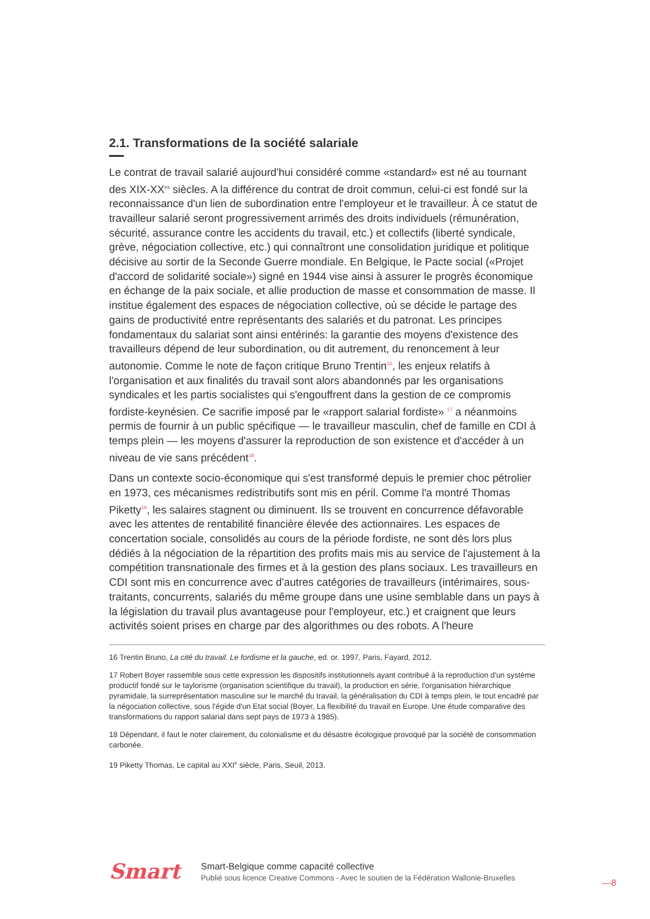2.1. Transformations de la société salariale
Le contrat de travail salarié aujourd'hui considéré comme «standard» est né au tournant des XIX-XX<sup>es</sup> siècles. A la différence du contrat de droit commun, celui-ci est fondé sur la reconnaissance d'un lien de subordination entre l'employeur et le travailleur. À ce statut de travailleur salarié seront progressivement arrimés des droits individuels (rémunération, sécurité, assurance contre les accidents du travail, etc.) et collectifs (liberté syndicale, grève, négociation collective, etc.) qui connaîtront une consolidation juridique et politique décisive au sortir de la Seconde Guerre mondiale. En Belgique, le Pacte social («Projet d'accord de solidarité sociale») signé en 1944 vise ainsi à assurer le progrès économique en échange de la paix sociale, et allie production de masse et consommation de masse. Il institue également des espaces de négociation collective, où se décide le partage des gains de productivité entre représentants des salariés et du patronat. Les principes fondamentaux du salariat sont ainsi entérinés: la garantie des moyens d'existence des travailleurs dépend de leur subordination, ou dit autrement, du renoncement à leur autonomie. Comme le note de façon critique Bruno Trentin<sup>16</sup>, les enjeux relatifs à l'organisation et aux finalités du travail sont alors abandonnés par les organisations syndicales et les partis socialistes qui s'engouffrent dans la gestion de ce compromis fordiste-keynésien. Ce sacrifie imposé par le «rapport salarial fordiste» <sup>17</sup> a néanmoins permis de fournir à un public spécifique — le travailleur masculin, chef de famille en CDI à temps plein — les moyens d'assurer la reproduction de son existence et d'accéder à un niveau de vie sans précédent<sup>18</sup>.
Dans un contexte socio-économique qui s'est transformé depuis le premier choc pétrolier en 1973, ces mécanismes redistributifs sont mis en péril. Comme l'a montré Thomas Piketty<sup>19</sup>, les salaires stagnent ou diminuent. Ils se trouvent en concurrence défavorable avec les attentes de rentabilité financière élevée des actionnaires. Les espaces de concertation sociale, consolidés au cours de la période fordiste, ne sont dès lors plus dédiés à la négociation de la répartition des profits mais mis au service de l'ajustement à la compétition transnationale des firmes et à la gestion des plans sociaux. Les travailleurs en CDI sont mis en concurrence avec d'autres catégories de travailleurs (intérimaires, sous-traitants, concurrents, salariés du même groupe dans une usine semblable dans un pays à la législation du travail plus avantageuse pour l'employeur, etc.) et craignent que leurs activités soient prises en charge par des algorithmes ou des robots. A l'heure
16 Trentin Bruno, La cité du travail. Le fordisme et la gauche, ed. or. 1997, Paris, Fayard, 2012.
17 Robert Boyer rassemble sous cette expression les dispositifs institutionnels ayant contribué à la reproduction d'un système productif fondé sur le taylorisme (organisation scientifique du travail), la production en série, l'organisation hiérarchique pyramidale, la surreprésentation masculine sur le marché du travail, la généralisation du CDI à temps plein, le tout encadré par la négociation collective, sous l'égide d'un Etat social (Boyer, La flexibilité du travail en Europe. Une étude comparative des transformations du rapport salarial dans sept pays de 1973 à 1985).
18 Dépendant, il faut le noter clairement, du colonialisme et du désastre écologique provoqué par la société de consommation carbonée.
19 Piketty Thomas, Le capital au XXI<sup>e</sup> siècle, Paris, Seuil, 2013.
Smart
Smart-Belgique comme capacité collective
Publié sous licence Creative Commons - Avec le soutien de la Fédération Wallonie-Bruxelles
—8